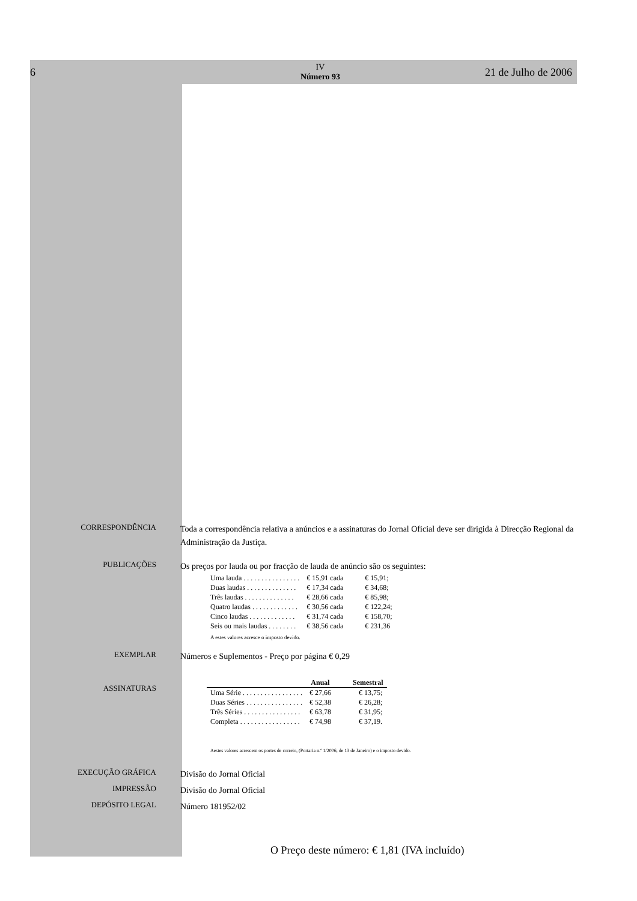6 IV
Número 93 21 de Julho de 2006
CORRESPONDÊNCIA
Toda a correspondência relativa a anúncios e a assinaturas do Jornal Oficial deve ser dirigida à Direcção Regional da Administração da Justiça.
PUBLICAÇÕES
Os preços por lauda ou por fracção de lauda de anúncio são os seguintes:
| Uma lauda . . . . . . . . . . . . . . . . | € 15,91 cada | € 15,91; |
| Duas laudas . . . . . . . . . . . . . . | € 17,34 cada | € 34,68; |
| Três laudas . . . . . . . . . . . . . . | € 28,66 cada | € 85,98; |
| Quatro laudas . . . . . . . . . . . . . | € 30,56 cada | € 122,24; |
| Cinco laudas . . . . . . . . . . . . . | € 31,74 cada | € 158,70; |
| Seis ou mais laudas . . . . . . . . | € 38,56 cada | € 231,36 |
A estes valores acresce o imposto devido.
EXEMPLAR
Números e Suplementos - Preço por página € 0,29
ASSINATURAS
| | Anual | Semestral |
| --- | --- | --- |
| Uma Série . . . . . . . . . . . . . . . . . | € 27,66 | € 13,75; |
| Duas Séries . . . . . . . . . . . . . . . . | € 52,38 | € 26,28; |
| Três Séries . . . . . . . . . . . . . . . . | € 63,78 | € 31,95; |
| Completa . . . . . . . . . . . . . . . . . | € 74,98 | € 37,19. |
Aestes valores acrescem os portes de correio, (Portaria n.º 1/2006, de 13 de Janeiro) e o imposto devido.
EXECUÇÃO GRÁFICA
Divisão do Jornal Oficial
IMPRESSÃO
Divisão do Jornal Oficial
DEPÓSITO LEGAL
Número 181952/02
O Preço deste número: € 1,81 (IVA incluído)